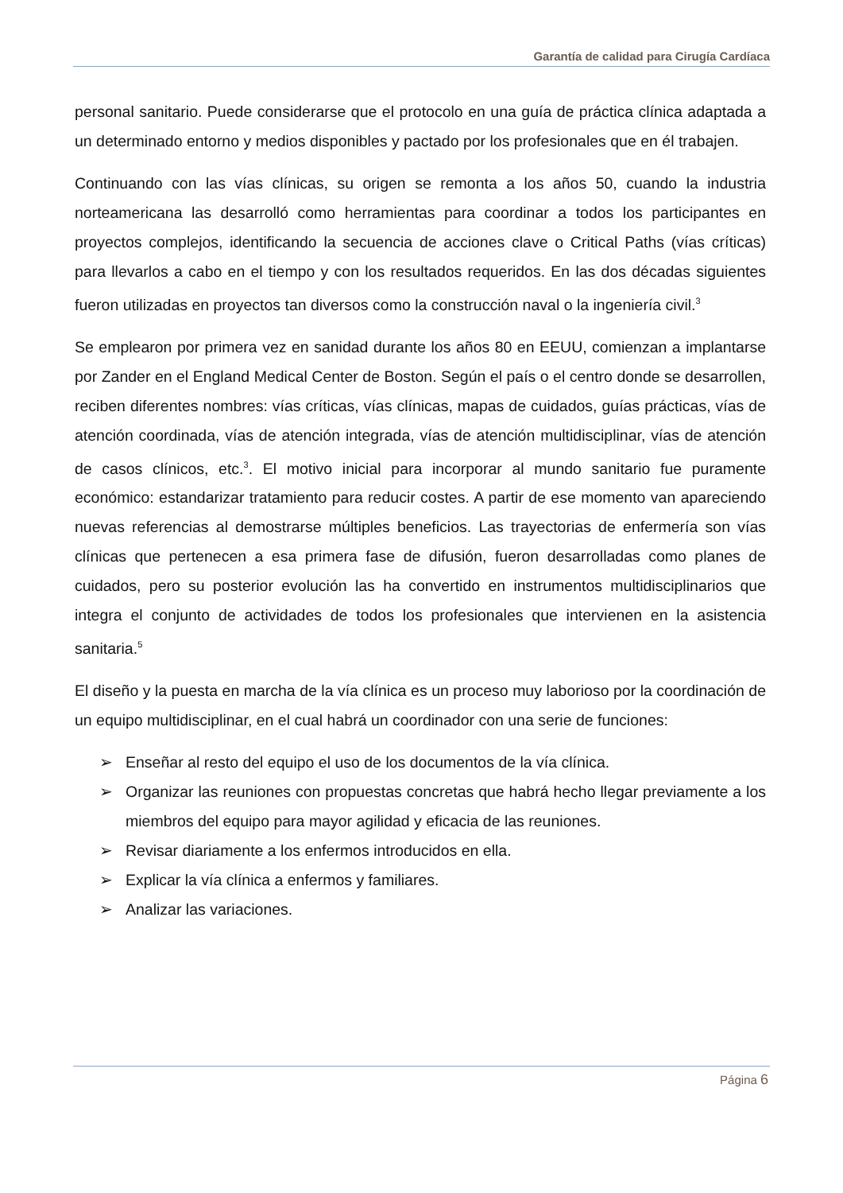Garantía de calidad para Cirugía Cardíaca
personal sanitario. Puede considerarse que el protocolo en una guía de práctica clínica adaptada a un determinado entorno y medios disponibles y pactado por los profesionales que en él trabajen.
Continuando con las vías clínicas, su origen se remonta a los años 50, cuando la industria norteamericana las desarrolló como herramientas para coordinar a todos los participantes en proyectos complejos, identificando la secuencia de acciones clave o Critical Paths (vías críticas) para llevarlos a cabo en el tiempo y con los resultados requeridos. En las dos décadas siguientes fueron utilizadas en proyectos tan diversos como la construcción naval o la ingeniería civil.<sup>3</sup>
Se emplearon por primera vez en sanidad durante los años 80 en EEUU, comienzan a implantarse por Zander en el England Medical Center de Boston. Según el país o el centro donde se desarrollen, reciben diferentes nombres: vías críticas, vías clínicas, mapas de cuidados, guías prácticas, vías de atención coordinada, vías de atención integrada, vías de atención multidisciplinar, vías de atención de casos clínicos, etc.<sup>3</sup>. El motivo inicial para incorporar al mundo sanitario fue puramente económico: estandarizar tratamiento para reducir costes. A partir de ese momento van apareciendo nuevas referencias al demostrarse múltiples beneficios. Las trayectorias de enfermería son vías clínicas que pertenecen a esa primera fase de difusión, fueron desarrolladas como planes de cuidados, pero su posterior evolución las ha convertido en instrumentos multidisciplinarios que integra el conjunto de actividades de todos los profesionales que intervienen en la asistencia sanitaria.<sup>5</sup>
El diseño y la puesta en marcha de la vía clínica es un proceso muy laborioso por la coordinación de un equipo multidisciplinar, en el cual habrá un coordinador con una serie de funciones:
➢ Enseñar al resto del equipo el uso de los documentos de la vía clínica.
➢ Organizar las reuniones con propuestas concretas que habrá hecho llegar previamente a los miembros del equipo para mayor agilidad y eficacia de las reuniones.
➢ Revisar diariamente a los enfermos introducidos en ella.
➢ Explicar la vía clínica a enfermos y familiares.
➢ Analizar las variaciones.
Página 6